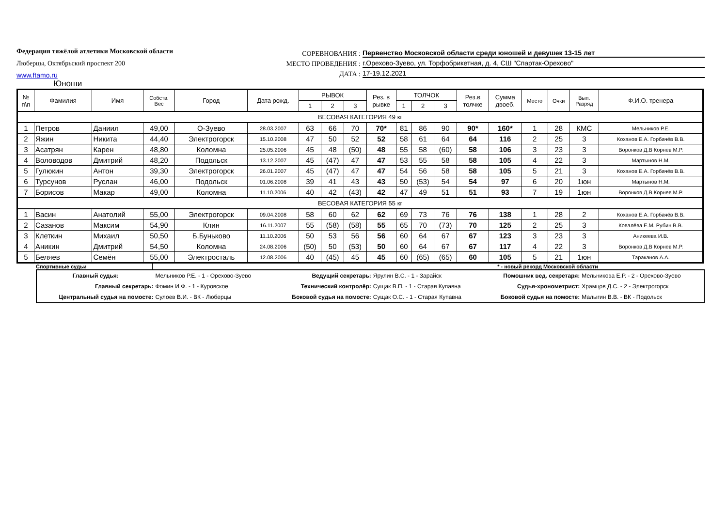Федерация тяжёлой атлетики Московской области
Люберцы, Октябрьский проспект 200
www.ftamo.ru
СОРЕВНОВАНИЯ : Первенство Московской области среди юношей и девушек 13-15 лет
МЕСТО ПРОВЕДЕНИЯ : г.Орехово-Зуево, ул. Торфобрикетная, д. 4, СШ "Спартак-Орехово"
ДАТА : 17-19.12.2021
Юноши
| № п\п | Фамилия | Имя | Собств. Вес | Город | Дата рожд. | РЫВОК | | | Рез. в рывке | ТОЛЧОК | | | Рез.в толчке | Сумма двоеб. | Место | Очки | Вып. Разряд | Ф.И.О. тренера |
| --- | --- | --- | --- | --- | --- | --- | --- | --- | --- | --- | --- | --- | --- | --- | --- | --- | --- | --- |
| | | | | | | 1 | 2 | 3 | | 1 | 2 | 3 | | | | | | |
| ВЕСОВАЯ КАТЕГОРИЯ 49 кг | | | | | | | | | | | | | | | | | | |
| 1 | Петров | Даниил | 49,00 | О-Зуево | 28.03.2007 | 63 | 66 | 70 | 70* | 81 | 86 | 90 | 90* | 160* | 1 | 28 | КМС | Мельников Р.Е. |
| 2 | Яжин | Никита | 44,40 | Электрогорск | 15.10.2008 | 47 | 50 | 52 | 52 | 58 | 61 | 64 | 64 | 116 | 2 | 25 | 3 | Коханов Е.А. Горбачёв В.В. |
| 3 | Асатрян | Карен | 48,80 | Коломна | 25.05.2006 | 45 | 48 | (50) | 48 | 55 | 58 | (60) | 58 | 106 | 3 | 23 | 3 | Воронков Д.В Корнев М.Р. |
| 4 | Воловодов | Дмитрий | 48,20 | Подольск | 13.12.2007 | 45 | (47) | 47 | 47 | 53 | 55 | 58 | 58 | 105 | 4 | 22 | 3 | Мартынов Н.М. |
| 5 | Гулюкин | Антон | 39,30 | Электрогорск | 26.01.2007 | 45 | (47) | 47 | 47 | 54 | 56 | 58 | 58 | 105 | 5 | 21 | 3 | Коханов Е.А. Горбачёв В.В. |
| 6 | Турсунов | Руслан | 46,00 | Подольск | 01.06.2008 | 39 | 41 | 43 | 43 | 50 | (53) | 54 | 54 | 97 | 6 | 20 | 1юн | Мартынов Н.М. |
| 7 | Борисов | Макар | 49,00 | Коломна | 11.10.2006 | 40 | 42 | (43) | 42 | 47 | 49 | 51 | 51 | 93 | 7 | 19 | 1юн | Воронков Д.В Корнев М.Р. |
| ВЕСОВАЯ КАТЕГОРИЯ 55 кг | | | | | | | | | | | | | | | | | | |
| 1 | Васин | Анатолий | 55,00 | Электрогорск | 09.04.2008 | 58 | 60 | 62 | 62 | 69 | 73 | 76 | 76 | 138 | 1 | 28 | 2 | Коханов Е.А. Горбачёв В.В. |
| 2 | Сазанов | Максим | 54,90 | Клин | 16.11.2007 | 55 | (58) | (58) | 55 | 65 | 70 | (73) | 70 | 125 | 2 | 25 | 3 | Ковалёва Е.М. Рубин В.В. |
| 3 | Клеткин | Михаил | 50,50 | Б.Буньково | 11.10.2006 | 50 | 53 | 56 | 56 | 60 | 64 | 67 | 67 | 123 | 3 | 23 | 3 | Аникеева И.В. |
| 4 | Аникин | Дмитрий | 54,50 | Коломна | 24.08.2006 | (50) | 50 | (53) | 50 | 60 | 64 | 67 | 67 | 117 | 4 | 22 | 3 | Воронков Д.В Корнев М.Р. |
| 5 | Беляев | Семён | 55,00 | Электросталь | 12.08.2006 | 40 | (45) | 45 | 45 | 60 | (65) | (65) | 60 | 105 | 5 | 21 | 1юн | Тараканов А.А. |
Спортивные судьи * - новый рекорд Московской области
| Главный судья: | Мельников Р.Е. - 1 - Орехово-Зуево | Ведущий секретарь: | Ярулин В.С. - 1 - Зарайск | Помошник вед. секретаря: | Мельникова Е.Р. - 2 - Орехово-Зуево |
| Главный секретарь: | Фомин И.Ф. - 1 - Куровское | Технический контролёр: | Сущак В.П. - 1 - Старая Купавна | Судья-хронометрист: | Храмцов Д.С. - 2 - Электрогорск |
| Центральный судья на помосте: | Сулоев В.И. - ВК - Люберцы | Боковой судья на помосте: | Сущак О.С. - 1 - Старая Купавна | Боковой судья на помосте: | Малыгин В.В. - ВК - Подольск |